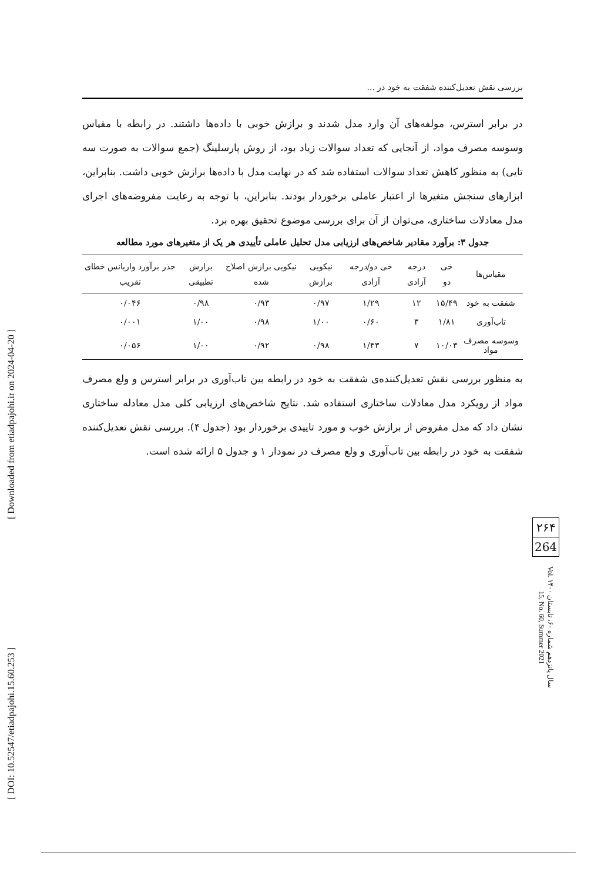[ DOI: 10.52547/etiadpajohi.15.60.253 ] [ Downloaded from etiadpajohi.ir on 2024-04-20 ]
بررسی نقش تعدیل‌کننده شفقت به خود در ...
در برابر استرس، مولفه‌های آن وارد مدل شدند و برازش خوبی با داده‌ها داشتند. در رابطه با مقیاس وسوسه مصرف مواد، از آنجایی که تعداد سوالات زیاد بود، از روش پارسلینگ (جمع سوالات به صورت سه تایی) به منظور کاهش تعداد سوالات استفاده شد که در نهایت مدل با داده‌ها برازش خوبی داشت. بنابراین، ابزارهای سنجش متغیرها از اعتبار عاملی برخوردار بودند. بنابراین، با توجه به رعایت مفروضه‌های اجرای مدل معادلات ساختاری، می‌توان از آن برای بررسی موضوع تحقیق بهره برد.
جدول ۳: برآورد مقادیر شاخص‌های ارزیابی مدل تحلیل عاملی تأییدی هر یک از متغیرهای مورد مطالعه
| مقیاس‌ها | خی دو | درجه آزادی | خی دو/درجه آزادی | نیکویی برازش | نیکویی برازش اصلاح شده | برازش تطبیقی | جذر برآورد واریانس خطای تقریب |
| --- | --- | --- | --- | --- | --- | --- | --- |
| شفقت به خود | ۱۵/۴۹ | ۱۲ | ۱/۲۹ | ۰/۹۷ | ۰/۹۳ | ۰/۹۸ | ۰/۰۴۶ |
| تاب‌آوری | ۱/۸۱ | ۳ | ۰/۶۰ | ۱/۰۰ | ۰/۹۸ | ۱/۰۰ | ۰/۰۰۱ |
| وسوسه مصرف مواد | ۱۰/۰۳ | ۷ | ۱/۴۳ | ۰/۹۸ | ۰/۹۲ | ۱/۰۰ | ۰/۰۵۶ |
به منظور بررسی نقش تعدیل‌کننده‌ی شفقت به خود در رابطه بین تاب‌آوری در برابر استرس و ولع مصرف مواد از رویکرد مدل معادلات ساختاری استفاده شد. نتایج شاخص‌های ارزیابی کلی مدل معادله ساختاری نشان داد که مدل مفروض از برازش خوب و مورد تاییدی برخوردار بود (جدول ۴). بررسی نقش تعدیل‌کننده شفقت به خود در رابطه بین تاب‌آوری و ولع مصرف در نمودار ۱ و جدول ۵ ارائه شده است.
۲۶۴
264
سال پانزدهم شماره ۶۰، تابستان ۱۴۰۰ Vol. 15, No. 60, Summer 2021